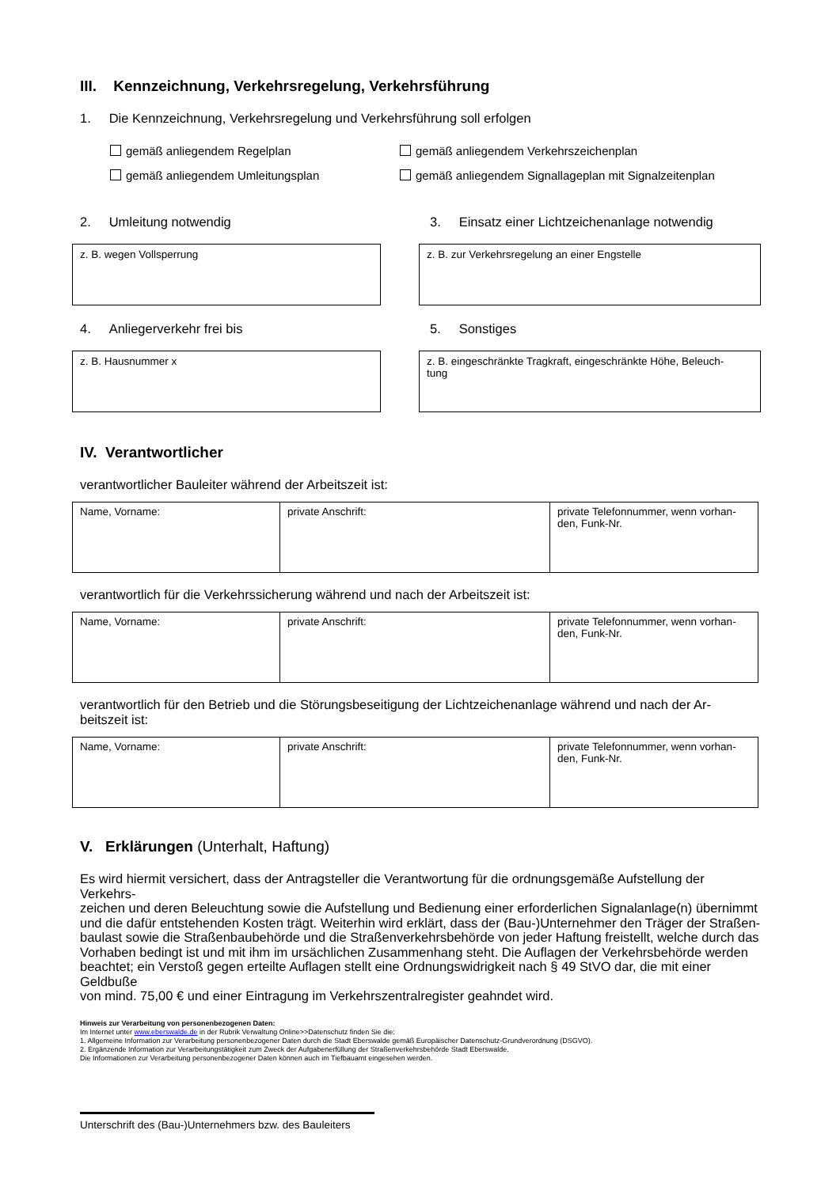III. Kennzeichnung, Verkehrsregelung, Verkehrsführung
1. Die Kennzeichnung, Verkehrsregelung und Verkehrsführung soll erfolgen
gemäß anliegendem Regelplan gemäß anliegendem Verkehrszeichenplan
gemäß anliegendem Umleitungsplan gemäß anliegendem Signallageplan mit Signalzeitenplan
2. Umleitung notwendig
z. B. wegen Vollsperrung
4. Anliegerverkehr frei bis
z. B. Hausnummer x
3. Einsatz einer Lichtzeichenanlage notwendig
z. B. zur Verkehrsregelung an einer Engstelle
5. Sonstiges
z. B. eingeschränkte Tragkraft, eingeschränkte Höhe, Beleuch-
tung
IV. Verantwortlicher
verantwortlicher Bauleiter während der Arbeitszeit ist:
| Name, Vorname: | private Anschrift: | private Telefonnummer, wenn vorhan- den, Funk-Nr. |
verantwortlich für die Verkehrssicherung während und nach der Arbeitszeit ist:
| Name, Vorname: | private Anschrift: | private Telefonnummer, wenn vorhan- den, Funk-Nr. |
verantwortlich für den Betrieb und die Störungsbeseitigung der Lichtzeichenanlage während und nach der Ar-
beitszeit ist:
| Name, Vorname: | private Anschrift: | private Telefonnummer, wenn vorhan- den, Funk-Nr. |
V. Erklärungen (Unterhalt, Haftung)
Es wird hiermit versichert, dass der Antragsteller die Verantwortung für die ordnungsgemäße Aufstellung der Verkehrs-
zeichen und deren Beleuchtung sowie die Aufstellung und Bedienung einer erforderlichen Signalanlage(n) übernimmt
und die dafür entstehenden Kosten trägt. Weiterhin wird erklärt, dass der (Bau-)Unternehmer den Träger der Straßen-
baulast sowie die Straßenbaubehörde und die Straßenverkehrsbehörde von jeder Haftung freistellt, welche durch das
Vorhaben bedingt ist und mit ihm im ursächlichen Zusammenhang steht. Die Auflagen der Verkehrsbehörde werden
beachtet; ein Verstoß gegen erteilte Auflagen stellt eine Ordnungswidrigkeit nach § 49 StVO dar, die mit einer Geldbuße
von mind. 75,00 € und einer Eintragung im Verkehrszentralregister geahndet wird.
Hinweis zur Verarbeitung von personenbezogenen Daten:
Im Internet unter www.eberswalde.de in der Rubrik Verwaltung Online>>Datenschutz finden Sie die:
1. Allgemeine Information zur Verarbeitung personenbezogener Daten durch die Stadt Eberswalde gemäß Europäischer Datenschutz-Grundverordnung (DSGVO).
2. Ergänzende Information zur Verarbeitungstätigkeit zum Zweck der Aufgabenerfüllung der Straßenverkehrsbehörde Stadt Eberswalde.
Die Informationen zur Verarbeitung personenbezogener Daten können auch im Tiefbauamt eingesehen werden.
Unterschrift des (Bau-)Unternehmers bzw. des Bauleiters